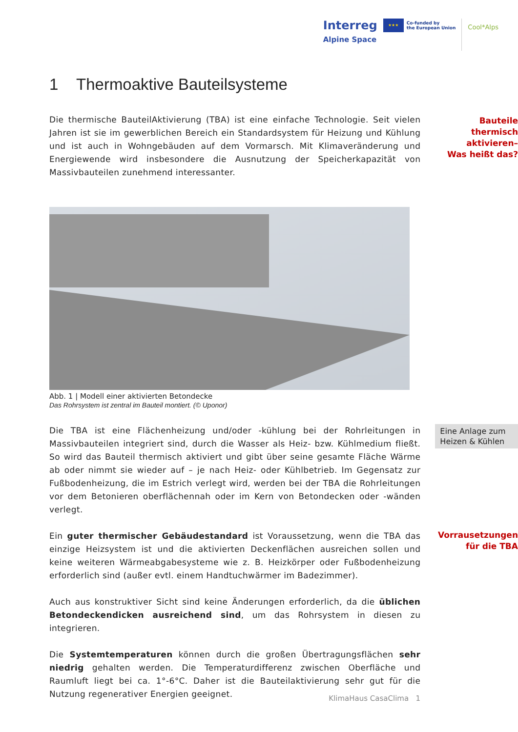Interreg
Alpine Space
★★★
Co-funded by
the European Union
Cool*Alps
1 Thermoaktive Bauteilsysteme
Die thermische BauteilAktivierung (TBA) ist eine einfache Technologie. Seit vielen Jahren ist sie im gewerblichen Bereich ein Standardsystem für Heizung und Kühlung und ist auch in Wohngebäuden auf dem Vormarsch. Mit Klimaveränderung und Energiewende wird insbesondere die Ausnutzung der Speicherkapazität von Massivbauteilen zunehmend interessanter.
Bauteile
thermisch
aktivieren–
Was heißt das?
Abb. 1 | Modell einer aktivierten Betondecke
Das Rohrsystem ist zentral im Bauteil montiert. (© Uponor)
Die TBA ist eine Flächenheizung und/oder -kühlung bei der Rohrleitungen in Massivbauteilen integriert sind, durch die Wasser als Heiz- bzw. Kühlmedium fließt. So wird das Bauteil thermisch aktiviert und gibt über seine gesamte Fläche Wärme ab oder nimmt sie wieder auf – je nach Heiz- oder Kühlbetrieb. Im Gegensatz zur Fußbodenheizung, die im Estrich verlegt wird, werden bei der TBA die Rohrleitungen vor dem Betonieren oberflächennah oder im Kern von Betondecken oder -wänden verlegt.
Eine Anlage zum Heizen & Kühlen
Ein guter thermischer Gebäudestandard ist Voraussetzung, wenn die TBA das einzige Heizsystem ist und die aktivierten Deckenflächen ausreichen sollen und keine weiteren Wärmeabgabesysteme wie z. B. Heizkörper oder Fußbodenheizung erforderlich sind (außer evtl. einem Handtuchwärmer im Badezimmer).
Auch aus konstruktiver Sicht sind keine Änderungen erforderlich, da die üblichen Beton­deckendicken ausreichend sind, um das Rohrsystem in diesen zu integrieren.
Die Systemtemperaturen können durch die großen Übertragungsflächen sehr niedrig gehalten werden. Die Temperaturdifferenz zwischen Oberfläche und Raumluft liegt bei ca. 1°-6°C. Daher ist die Bauteilaktivierung sehr gut für die Nutzung regenerativer Energien geeignet.
Vorrausetzungen
für die TBA
KlimaHaus CasaClima 1